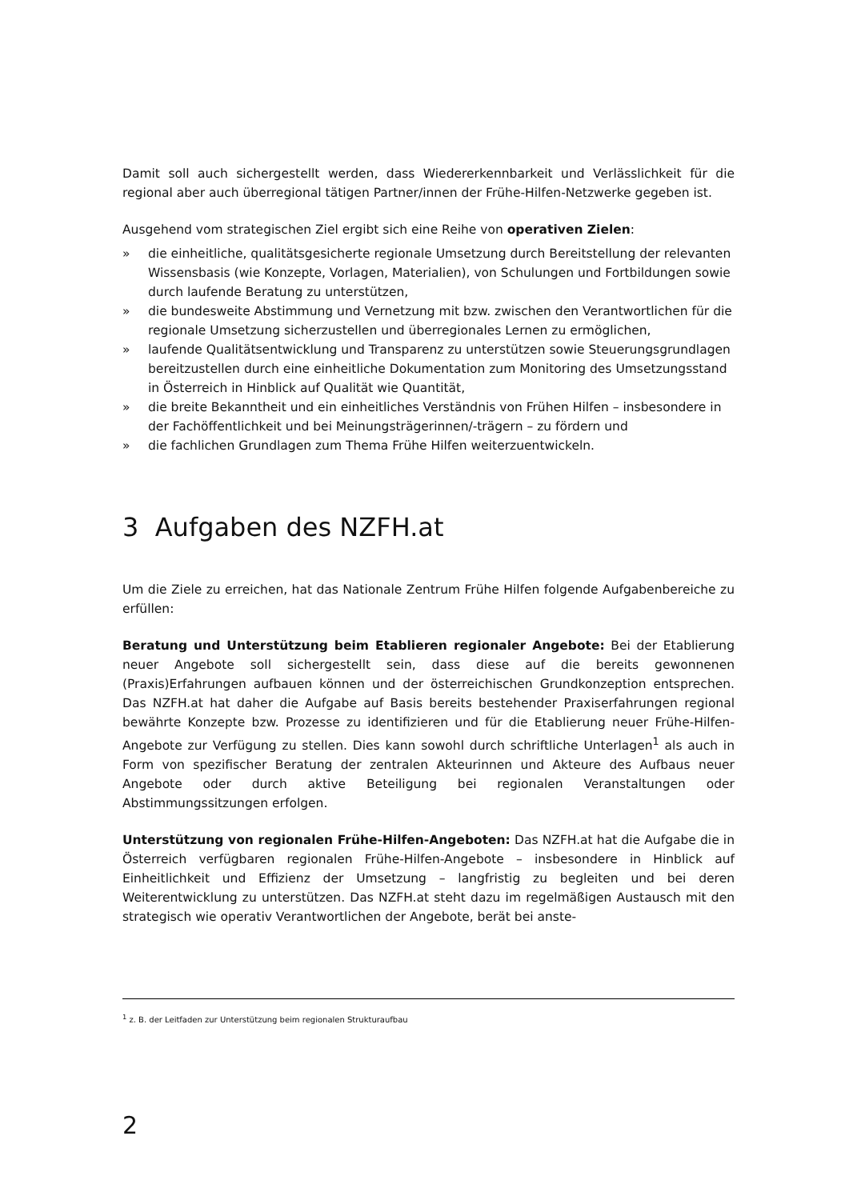Damit soll auch sichergestellt werden, dass Wiedererkennbarkeit und Verlässlichkeit für die regional aber auch überregional tätigen Partner/innen der Frühe-Hilfen-Netzwerke gegeben ist.
Ausgehend vom strategischen Ziel ergibt sich eine Reihe von operativen Zielen:
» die einheitliche, qualitätsgesicherte regionale Umsetzung durch Bereitstellung der relevanten Wissensbasis (wie Konzepte, Vorlagen, Materialien), von Schulungen und Fortbildungen sowie durch laufende Beratung zu unterstützen,
» die bundesweite Abstimmung und Vernetzung mit bzw. zwischen den Verantwortlichen für die regionale Umsetzung sicherzustellen und überregionales Lernen zu ermöglichen,
» laufende Qualitätsentwicklung und Transparenz zu unterstützen sowie Steuerungsgrundlagen bereitzustellen durch eine einheitliche Dokumentation zum Monitoring des Umsetzungsstand in Österreich in Hinblick auf Qualität wie Quantität,
» die breite Bekanntheit und ein einheitliches Verständnis von Frühen Hilfen – insbesondere in der Fachöffentlichkeit und bei Meinungsträgerinnen/-trägern – zu fördern und
» die fachlichen Grundlagen zum Thema Frühe Hilfen weiterzuentwickeln.
3 Aufgaben des NZFH.at
Um die Ziele zu erreichen, hat das Nationale Zentrum Frühe Hilfen folgende Aufgabenbereiche zu erfüllen:
Beratung und Unterstützung beim Etablieren regionaler Angebote: Bei der Etablierung neuer Angebote soll sichergestellt sein, dass diese auf die bereits gewonnenen (Praxis)Erfahrungen aufbauen können und der österreichischen Grundkonzeption entsprechen. Das NZFH.at hat daher die Aufgabe auf Basis bereits bestehender Praxiserfahrungen regional bewährte Konzepte bzw. Prozesse zu identifizieren und für die Etablierung neuer Frühe-Hilfen-Angebote zur Verfügung zu stellen. Dies kann sowohl durch schriftliche Unterlagen<sup>1</sup> als auch in Form von spezifischer Beratung der zentralen Akteurinnen und Akteure des Aufbaus neuer Angebote oder durch aktive Beteiligung bei regionalen Veranstaltungen oder Abstimmungssitzungen erfolgen.
Unterstützung von regionalen Frühe-Hilfen-Angeboten: Das NZFH.at hat die Aufgabe die in Österreich verfügbaren regionalen Frühe-Hilfen-Angebote – insbesondere in Hinblick auf Einheitlichkeit und Effizienz der Umsetzung – langfristig zu begleiten und bei deren Weiterentwicklung zu unterstützen. Das NZFH.at steht dazu im regelmäßigen Austausch mit den strategisch wie operativ Verantwortlichen der Angebote, berät bei anste-
<sup>1</sup> z. B. der Leitfaden zur Unterstützung beim regionalen Strukturaufbau
2